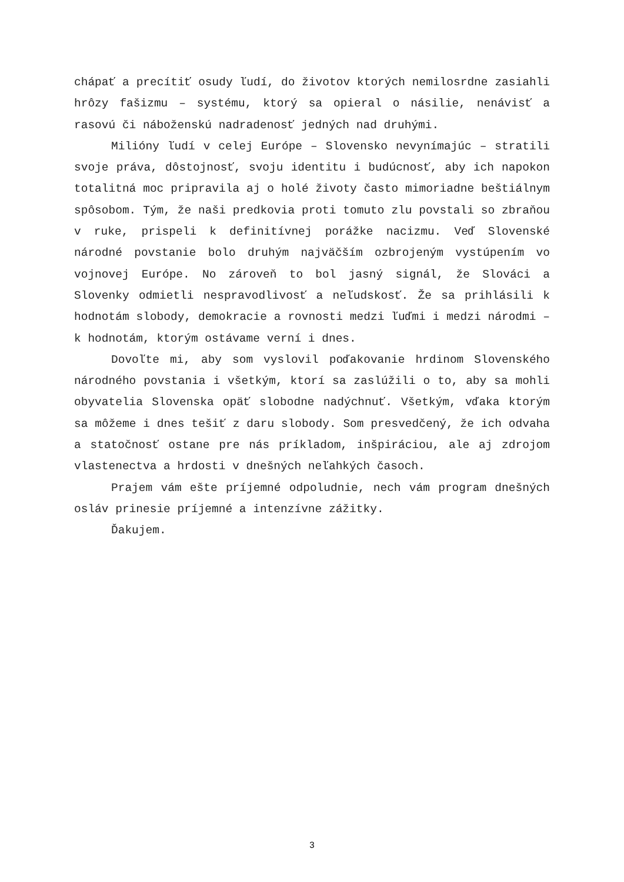chápať a precítiť osudy ľudí, do životov ktorých nemilosrdne zasiahli hrôzy fašizmu – systému, ktorý sa opieral o násilie, nenávisť a rasovú či náboženskú nadradenosť jedných nad druhými.
Milióny ľudí v celej Európe – Slovensko nevynímajúc – stratili svoje práva, dôstojnosť, svoju identitu i budúcnosť, aby ich napokon totalitná moc pripravila aj o holé životy často mimoriadne beštiálnym spôsobom. Tým, že naši predkovia proti tomuto zlu povstali so zbraňou v ruke, prispeli k definitívnej porážke nacizmu. Veď Slovenské národné povstanie bolo druhým najväčším ozbrojeným vystúpením vo vojnovej Európe. No zároveň to bol jasný signál, že Slováci a Slovenky odmietli nespravodlivosť a neľudskosť. Že sa prihlásili k hodnotám slobody, demokracie a rovnosti medzi ľuďmi i medzi národmi – k hodnotám, ktorým ostávame verní i dnes.
Dovoľte mi, aby som vyslovil poďakovanie hrdinom Slovenského národného povstania i všetkým, ktorí sa zaslúžili o to, aby sa mohli obyvatelia Slovenska opäť slobodne nadýchnuť. Všetkým, vďaka ktorým sa môžeme i dnes tešiť z daru slobody. Som presvedčený, že ich odvaha a statočnosť ostane pre nás príkladom, inšpiráciou, ale aj zdrojom vlastenectva a hrdosti v dnešných neľahkých časoch.
Prajem vám ešte príjemné odpoludnie, nech vám program dnešných osláv prinesie príjemné a intenzívne zážitky.
Ďakujem.
3